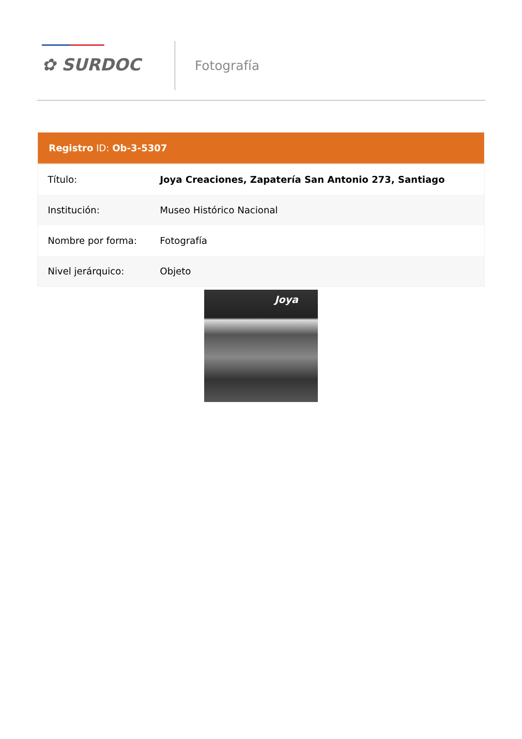✿ SURDOC
Fotografía
Registro ID: Ob-3-5307
| Título: | Joya Creaciones, Zapatería San Antonio 273, Santiago |
| Institución: | Museo Histórico Nacional |
| Nombre por forma: | Fotografía |
| Nivel jerárquico: | Objeto |
Joya